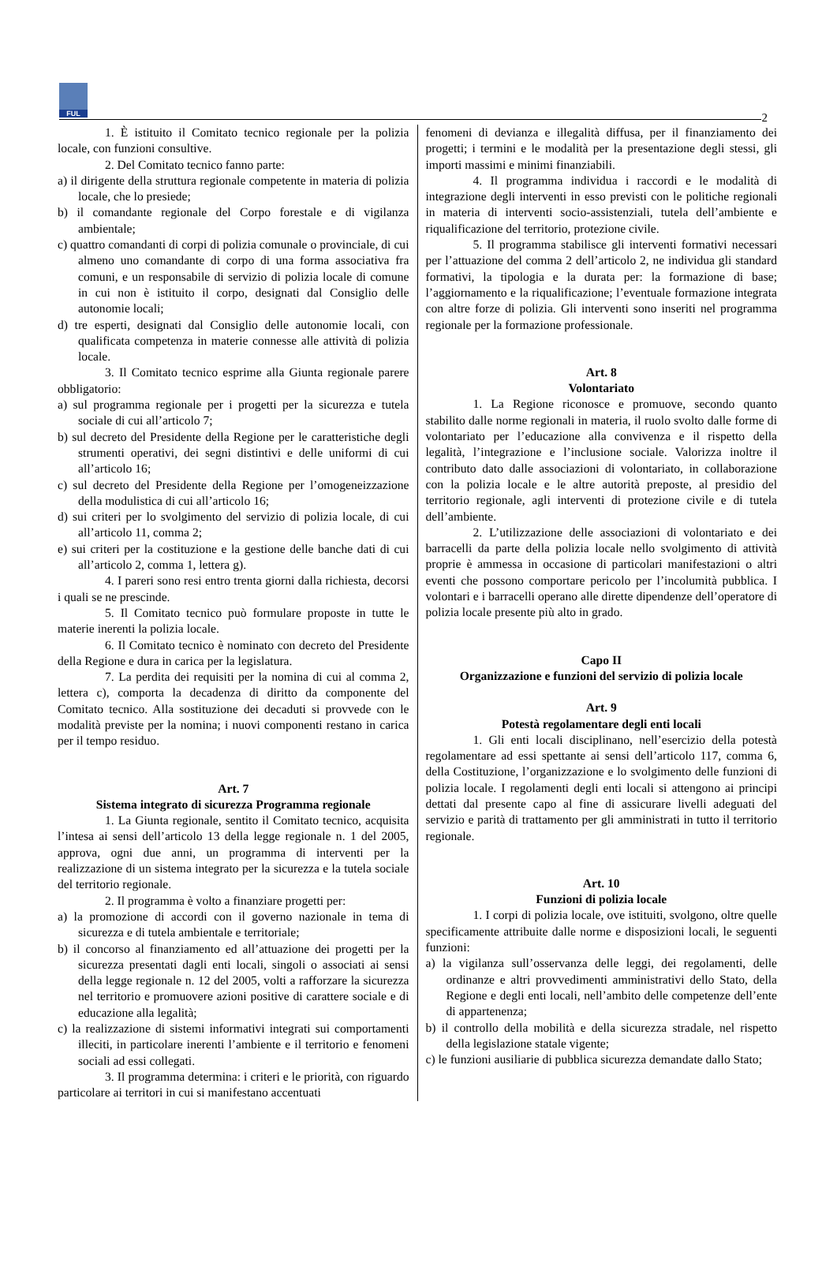FUL
2
1. È istituito il Comitato tecnico regionale per la polizia locale, con funzioni consultive.
2. Del Comitato tecnico fanno parte:
a) il dirigente della struttura regionale competente in materia di polizia locale, che lo presiede;
b) il comandante regionale del Corpo forestale e di vigilanza ambientale;
c) quattro comandanti di corpi di polizia comunale o provinciale, di cui almeno uno comandante di corpo di una forma associativa fra comuni, e un responsabile di servizio di polizia locale di comune in cui non è istituito il corpo, designati dal Consiglio delle autonomie locali;
d) tre esperti, designati dal Consiglio delle autonomie locali, con qualificata competenza in materie connesse alle attività di polizia locale.
3. Il Comitato tecnico esprime alla Giunta regionale parere obbligatorio:
a) sul programma regionale per i progetti per la sicurezza e tutela sociale di cui all’articolo 7;
b) sul decreto del Presidente della Regione per le caratteristiche degli strumenti operativi, dei segni distintivi e delle uniformi di cui all’articolo 16;
c) sul decreto del Presidente della Regione per l’omogeneizzazione della modulistica di cui all’articolo 16;
d) sui criteri per lo svolgimento del servizio di polizia locale, di cui all’articolo 11, comma 2;
e) sui criteri per la costituzione e la gestione delle banche dati di cui all’articolo 2, comma 1, lettera g).
4. I pareri sono resi entro trenta giorni dalla richiesta, decorsi i quali se ne prescinde.
5. Il Comitato tecnico può formulare proposte in tutte le materie inerenti la polizia locale.
6. Il Comitato tecnico è nominato con decreto del Presidente della Regione e dura in carica per la legislatura.
7. La perdita dei requisiti per la nomina di cui al comma 2, lettera c), comporta la decadenza di diritto da componente del Comitato tecnico. Alla sostituzione dei decaduti si provvede con le modalità previste per la nomina; i nuovi componenti restano in carica per il tempo residuo.
Art. 7
Sistema integrato di sicurezza Programma regionale
1. La Giunta regionale, sentito il Comitato tecnico, acquisita l’intesa ai sensi dell’articolo 13 della legge regionale n. 1 del 2005, approva, ogni due anni, un programma di interventi per la realizzazione di un sistema integrato per la sicurezza e la tutela sociale del territorio regionale.
2. Il programma è volto a finanziare progetti per:
a) la promozione di accordi con il governo nazionale in tema di sicurezza e di tutela ambientale e territoriale;
b) il concorso al finanziamento ed all’attuazione dei progetti per la sicurezza presentati dagli enti locali, singoli o associati ai sensi della legge regionale n. 12 del 2005, volti a rafforzare la sicurezza nel territorio e promuovere azioni positive di carattere sociale e di educazione alla legalità;
c) la realizzazione di sistemi informativi integrati sui comportamenti illeciti, in particolare inerenti l’ambiente e il territorio e fenomeni sociali ad essi collegati.
3. Il programma determina: i criteri e le priorità, con riguardo particolare ai territori in cui si manifestano accentuati
fenomeni di devianza e illegalità diffusa, per il finanziamento dei progetti; i termini e le modalità per la presentazione degli stessi, gli importi massimi e minimi finanziabili.
4. Il programma individua i raccordi e le modalità di integrazione degli interventi in esso previsti con le politiche regionali in materia di interventi socio-assistenziali, tutela dell’ambiente e riqualificazione del territorio, protezione civile.
5. Il programma stabilisce gli interventi formativi necessari per l’attuazione del comma 2 dell’articolo 2, ne individua gli standard formativi, la tipologia e la durata per: la formazione di base; l’aggiornamento e la riqualificazione; l’eventuale formazione integrata con altre forze di polizia. Gli interventi sono inseriti nel programma regionale per la formazione professionale.
Art. 8
Volontariato
1. La Regione riconosce e promuove, secondo quanto stabilito dalle norme regionali in materia, il ruolo svolto dalle forme di volontariato per l’educazione alla convivenza e il rispetto della legalità, l’integrazione e l’inclusione sociale. Valorizza inoltre il contributo dato dalle associazioni di volontariato, in collaborazione con la polizia locale e le altre autorità preposte, al presidio del territorio regionale, agli interventi di protezione civile e di tutela dell’ambiente.
2. L’utilizzazione delle associazioni di volontariato e dei barracelli da parte della polizia locale nello svolgimento di attività proprie è ammessa in occasione di particolari manifestazioni o altri eventi che possono comportare pericolo per l’incolumità pubblica. I volontari e i barracelli operano alle dirette dipendenze dell’operatore di polizia locale presente più alto in grado.
Capo II
Organizzazione e funzioni del servizio di polizia locale
Art. 9
Potestà regolamentare degli enti locali
1. Gli enti locali disciplinano, nell’esercizio della potestà regolamentare ad essi spettante ai sensi dell’articolo 117, comma 6, della Costituzione, l’organizzazione e lo svolgimento delle funzioni di polizia locale. I regolamenti degli enti locali si attengono ai principi dettati dal presente capo al fine di assicurare livelli adeguati del servizio e parità di trattamento per gli amministrati in tutto il territorio regionale.
Art. 10
Funzioni di polizia locale
1. I corpi di polizia locale, ove istituiti, svolgono, oltre quelle specificamente attribuite dalle norme e disposizioni locali, le seguenti funzioni:
a) la vigilanza sull’osservanza delle leggi, dei regolamenti, delle ordinanze e altri provvedimenti amministrativi dello Stato, della Regione e degli enti locali, nell’ambito delle competenze dell’ente di appartenenza;
b) il controllo della mobilità e della sicurezza stradale, nel rispetto della legislazione statale vigente;
c) le funzioni ausiliarie di pubblica sicurezza demandate dallo Stato;